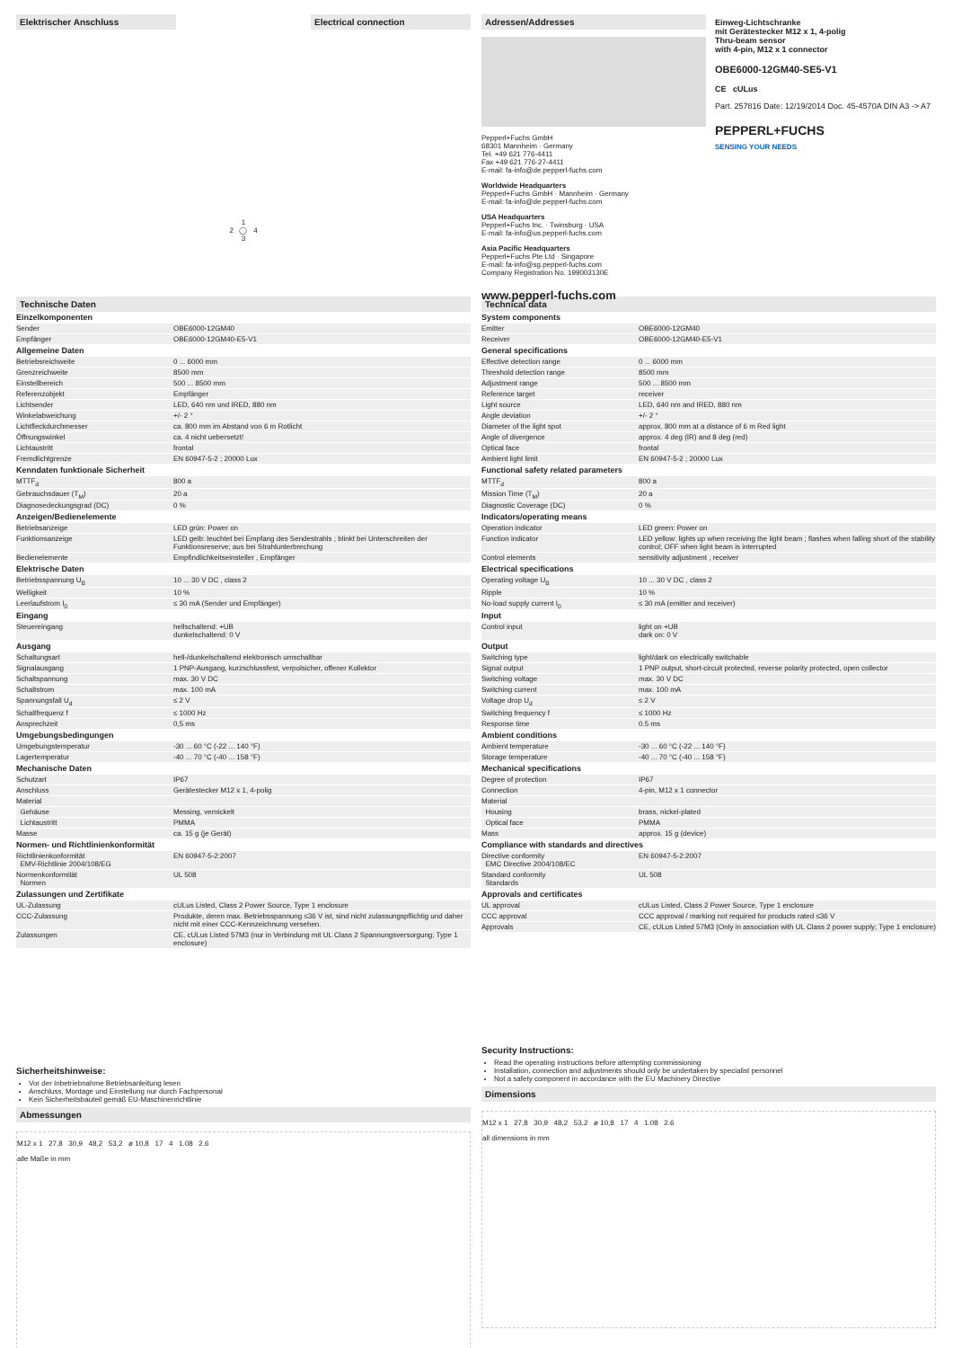Elektrischer Anschluss Electrical connection
1
2 ◯ 4
3
Adressen/Addresses
Pepperl+Fuchs GmbH
68301 Mannheim · Germany
Tel. +49 621 776-4411
Fax +49 621 776-27-4411
E-mail: fa-info@de.pepperl-fuchs.com
Worldwide Headquarters
Pepperl+Fuchs GmbH · Mannheim · Germany
E-mail: fa-info@de.pepperl-fuchs.com
USA Headquarters
Pepperl+Fuchs Inc. · Twinsburg · USA
E-mail: fa-info@us.pepperl-fuchs.com
Asia Pacific Headquarters
Pepperl+Fuchs Pte Ltd · Singapore
E-mail: fa-info@sg.pepperl-fuchs.com
Company Registration No. 199003130E
www.pepperl-fuchs.com
Einweg-Lichtschranke
mit Gerätestecker M12 x 1, 4-polig
Thru-beam sensor
with 4-pin, M12 x 1 connector
OBE6000-12GM40-SE5-V1
CE cULus
Part. 257816 Date: 12/19/2014 Doc. 45-4570A DIN A3 -> A7
PEPPERL+FUCHS
SENSING YOUR NEEDS
Technische Daten
| Einzelkomponenten | |
| Sender | OBE6000-12GM40 |
| Empfänger | OBE6000-12GM40-E5-V1 |
| Allgemeine Daten | |
| Betriebsreichweite | 0 ... 6000 mm |
| Grenzreichweite | 8500 mm |
| Einstellbereich | 500 ... 8500 mm |
| Referenzobjekt | Empfänger |
| Lichtsender | LED, 640 nm und IRED, 880 nm |
| Winkelabweichung | +/- 2 ° |
| Lichtfleckdurchmesser | ca. 800 mm im Abstand von 6 m Rotlicht |
| Öffnungswinkel | ca. 4 nicht uebersetzt! |
| Lichtaustritt | frontal |
| Fremdlichtgrenze | EN 60947-5-2 ; 20000 Lux |
| Kenndaten funktionale Sicherheit | |
| MTTF<sub>d</sub> | 800 a |
| Gebrauchsdauer (T<sub>M</sub>) | 20 a |
| Diagnosedeckungsgrad (DC) | 0 % |
| Anzeigen/Bedienelemente | |
| Betriebsanzeige | LED grün: Power on |
| Funktionsanzeige | LED gelb: leuchtet bei Empfang des Sendestrahls ; blinkt bei Unterschreiten der Funktionsreserve; aus bei Strahlunterbrechung |
| Bedienelemente | Empfindlichkeitseinsteller , Empfänger |
| Elektrische Daten | |
| Betriebsspannung U<sub>B</sub> | 10 ... 30 V DC , class 2 |
| Welligkeit | 10 % |
| Leerlaufstrom I<sub>0</sub> | ≤ 30 mA (Sender und Empfänger) |
| Eingang | |
| Steuereingang | hellschaltend: +UB dunkelschaltend: 0 V |
| Ausgang | |
| Schaltungsart | hell-/dunkelschaltend elektronisch umschaltbar |
| Signalausgang | 1 PNP-Ausgang, kurzschlussfest, verpolsicher, offener Kollektor |
| Schaltspannung | max. 30 V DC |
| Schaltstrom | max. 100 mA |
| Spannungsfall U<sub>d</sub> | ≤ 2 V |
| Schaltfrequenz f | ≤ 1000 Hz |
| Ansprechzeit | 0,5 ms |
| Umgebungsbedingungen | |
| Umgebungstemperatur | -30 ... 60 °C (-22 ... 140 °F) |
| Lagertemperatur | -40 ... 70 °C (-40 ... 158 °F) |
| Mechanische Daten | |
| Schutzart | IP67 |
| Anschluss | Gerätestecker M12 x 1, 4-polig |
| Material | |
| Gehäuse | Messing, vernickelt |
| Lichtaustritt | PMMA |
| Masse | ca. 15 g (je Gerät) |
| Normen- und Richtlinienkonformität | |
| Richtlinienkonformität EMV-Richtlinie 2004/108/EG | EN 60947-5-2:2007 |
| Normenkonformität Normen | UL 508 |
| Zulassungen und Zertifikate | |
| UL-Zulassung | cULus Listed, Class 2 Power Source, Type 1 enclosure |
| CCC-Zulassung | Produkte, deren max. Betriebsspannung ≤36 V ist, sind nicht zulassungspflichtig und daher nicht mit einer CCC-Kennzeichnung versehen. |
| Zulassungen | CE, cULus Listed 57M3 (nur in Verbindung mit UL Class 2 Spannungsversorgung; Type 1 enclosure) |
Sicherheitshinweise:
Vor der Inbetriebnahme Betriebsanleitung lesen
Anschluss, Montage und Einstellung nur durch Fachpersonal
Kein Sicherheitsbauteil gemäß EU-Maschinenrichtlinie
Abmessungen
M12 x 1 27,8 30,9 48,2 53,2 ø 10,8 17 4 1.08 2.6
alle Maße in mm
Technical data
| System components | |
| Emitter | OBE6000-12GM40 |
| Receiver | OBE6000-12GM40-E5-V1 |
| General specifications | |
| Effective detection range | 0 ... 6000 mm |
| Threshold detection range | 8500 mm |
| Adjustment range | 500 ... 8500 mm |
| Reference target | receiver |
| Light source | LED, 640 nm and IRED, 880 nm |
| Angle deviation | +/- 2 ° |
| Diameter of the light spot | approx. 800 mm at a distance of 6 m Red light |
| Angle of divergence | approx. 4 deg (IR) and 8 deg (red) |
| Optical face | frontal |
| Ambient light limit | EN 60947-5-2 ; 20000 Lux |
| Functional safety related parameters | |
| MTTF<sub>d</sub> | 800 a |
| Mission Time (T<sub>M</sub>) | 20 a |
| Diagnostic Coverage (DC) | 0 % |
| Indicators/operating means | |
| Operation indicator | LED green: Power on |
| Function indicator | LED yellow: lights up when receiving the light beam ; flashes when falling short of the stability control; OFF when light beam is interrupted |
| Control elements | sensitivity adjustment , receiver |
| Electrical specifications | |
| Operating voltage U<sub>B</sub> | 10 ... 30 V DC , class 2 |
| Ripple | 10 % |
| No-load supply current I<sub>0</sub> | ≤ 30 mA (emitter and receiver) |
| Input | |
| Control input | light on +UB dark on: 0 V |
| Output | |
| Switching type | light/dark on electrically switchable |
| Signal output | 1 PNP output, short-circuit protected, reverse polarity protected, open collector |
| Switching voltage | max. 30 V DC |
| Switching current | max. 100 mA |
| Voltage drop U<sub>d</sub> | ≤ 2 V |
| Switching frequency f | ≤ 1000 Hz |
| Response time | 0.5 ms |
| Ambient conditions | |
| Ambient temperature | -30 ... 60 °C (-22 ... 140 °F) |
| Storage temperature | -40 ... 70 °C (-40 ... 158 °F) |
| Mechanical specifications | |
| Degree of protection | IP67 |
| Connection | 4-pin, M12 x 1 connector |
| Material | |
| Housing | brass, nickel-plated |
| Optical face | PMMA |
| Mass | approx. 15 g (device) |
| Compliance with standards and directives | |
| Directive conformity EMC Directive 2004/108/EC | EN 60947-5-2:2007 |
| Standard conformity Standards | UL 508 |
| Approvals and certificates | |
| UL approval | cULus Listed, Class 2 Power Source, Type 1 enclosure |
| CCC approval | CCC approval / marking not required for products rated ≤36 V |
| Approvals | CE, cULus Listed 57M3 (Only in association with UL Class 2 power supply; Type 1 enclosure) |
Security Instructions:
Read the operating instructions before attempting commissioning
Installation, connection and adjustments should only be undertaken by specialist personnel
Not a safety component in accordance with the EU Machinery Directive
Dimensions
M12 x 1 27,8 30,9 48,2 53,2 ø 10,8 17 4 1.08 2.6
all dimensions in mm